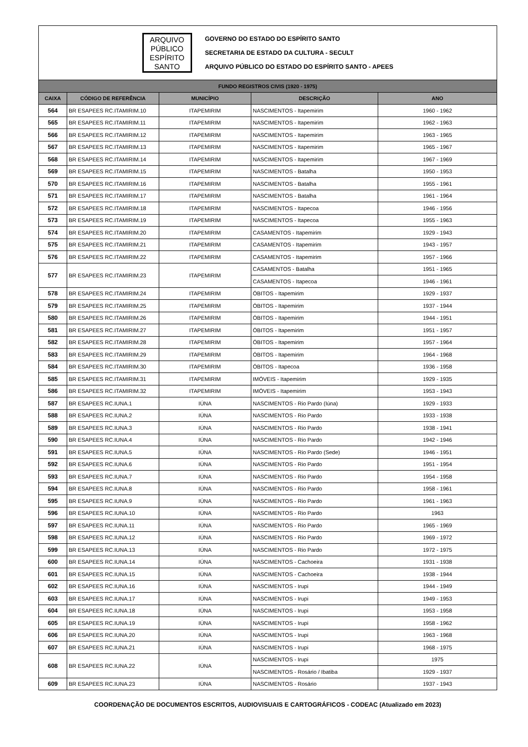ARQUIVO
PÚBLICO
ESPÍRITO
SANTO
GOVERNO DO ESTADO DO ESPÍRITO SANTO
SECRETARIA DE ESTADO DA CULTURA - SECULT
ARQUIVO PÚBLICO DO ESTADO DO ESPÍRITO SANTO - APEES
| FUNDO REGISTROS CIVIS (1920 - 1975) | | | | |
| --- | --- | --- | --- | --- |
| CAIXA | CÓDIGO DE REFERÊNCIA | MUNICÍPIO | DESCRIÇÃO | ANO |
| 564 | BR ESAPEES RC.ITAMIRIM.10 | ITAPEMIRIM | NASCIMENTOS - Itapemirim | 1960 - 1962 |
| 565 | BR ESAPEES RC.ITAMIRIM.11 | ITAPEMIRIM | NASCIMENTOS - Itapemirim | 1962 - 1963 |
| 566 | BR ESAPEES RC.ITAMIRIM.12 | ITAPEMIRIM | NASCIMENTOS - Itapemirim | 1963 - 1965 |
| 567 | BR ESAPEES RC.ITAMIRIM.13 | ITAPEMIRIM | NASCIMENTOS - Itapemirim | 1965 - 1967 |
| 568 | BR ESAPEES RC.ITAMIRIM.14 | ITAPEMIRIM | NASCIMENTOS - Itapemirim | 1967 - 1969 |
| 569 | BR ESAPEES RC.ITAMIRIM.15 | ITAPEMIRIM | NASCIMENTOS - Batalha | 1950 - 1953 |
| 570 | BR ESAPEES RC.ITAMIRIM.16 | ITAPEMIRIM | NASCIMENTOS - Batalha | 1955 - 1961 |
| 571 | BR ESAPEES RC.ITAMIRIM.17 | ITAPEMIRIM | NASCIMENTOS - Batalha | 1961 - 1964 |
| 572 | BR ESAPEES RC.ITAMIRIM.18 | ITAPEMIRIM | NASCIMENTOS - Itapecoa | 1946 - 1956 |
| 573 | BR ESAPEES RC.ITAMIRIM.19 | ITAPEMIRIM | NASCIMENTOS - Itapecoa | 1955 - 1963 |
| 574 | BR ESAPEES RC.ITAMIRIM.20 | ITAPEMIRIM | CASAMENTOS - Itapemirim | 1929 - 1943 |
| 575 | BR ESAPEES RC.ITAMIRIM.21 | ITAPEMIRIM | CASAMENTOS - Itapemirim | 1943 - 1957 |
| 576 | BR ESAPEES RC.ITAMIRIM.22 | ITAPEMIRIM | CASAMENTOS - Itapemirim | 1957 - 1966 |
| 577 | BR ESAPEES RC.ITAMIRIM.23 | ITAPEMIRIM | CASAMENTOS - Batalha | 1951 - 1965 |
| | | | CASAMENTOS - Itapecoa | 1946 - 1961 |
| 578 | BR ESAPEES RC.ITAMIRIM.24 | ITAPEMIRIM | ÓBITOS - Itapemirim | 1929 - 1937 |
| 579 | BR ESAPEES RC.ITAMIRIM.25 | ITAPEMIRIM | ÓBITOS - Itapemirim | 1937 - 1944 |
| 580 | BR ESAPEES RC.ITAMIRIM.26 | ITAPEMIRIM | ÓBITOS - Itapemirim | 1944 - 1951 |
| 581 | BR ESAPEES RC.ITAMIRIM.27 | ITAPEMIRIM | ÓBITOS - Itapemirim | 1951 - 1957 |
| 582 | BR ESAPEES RC.ITAMIRIM.28 | ITAPEMIRIM | ÓBITOS - Itapemirim | 1957 - 1964 |
| 583 | BR ESAPEES RC.ITAMIRIM.29 | ITAPEMIRIM | ÓBITOS - Itapemirim | 1964 - 1968 |
| 584 | BR ESAPEES RC.ITAMIRIM.30 | ITAPEMIRIM | ÓBITOS - Itapecoa | 1936 - 1958 |
| 585 | BR ESAPEES RC.ITAMIRIM.31 | ITAPEMIRIM | IMÓVEIS - Itapemirim | 1929 - 1935 |
| 586 | BR ESAPEES RC.ITAMIRIM.32 | ITAPEMIRIM | IMÓVEIS - Itapemirim | 1953 - 1943 |
| 587 | BR ESAPEES RC.IUNA.1 | IÚNA | NASCIMENTOS - Rio Pardo (Iúna) | 1929 - 1933 |
| 588 | BR ESAPEES RC.IUNA.2 | IÚNA | NASCIMENTOS - Rio Pardo | 1933 - 1938 |
| 589 | BR ESAPEES RC.IUNA.3 | IÚNA | NASCIMENTOS - Rio Pardo | 1938 - 1941 |
| 590 | BR ESAPEES RC.IUNA.4 | IÚNA | NASCIMENTOS - Rio Pardo | 1942 - 1946 |
| 591 | BR ESAPEES RC.IUNA.5 | IÚNA | NASCIMENTOS - Rio Pardo (Sede) | 1946 - 1951 |
| 592 | BR ESAPEES RC.IUNA.6 | IÚNA | NASCIMENTOS - Rio Pardo | 1951 - 1954 |
| 593 | BR ESAPEES RC.IUNA.7 | IÚNA | NASCIMENTOS - Rio Pardo | 1954 - 1958 |
| 594 | BR ESAPEES RC.IUNA.8 | IÚNA | NASCIMENTOS - Rio Pardo | 1958 - 1961 |
| 595 | BR ESAPEES RC.IUNA.9 | IÚNA | NASCIMENTOS - Rio Pardo | 1961 - 1963 |
| 596 | BR ESAPEES RC.IUNA.10 | IÚNA | NASCIMENTOS - Rio Pardo | 1963 |
| 597 | BR ESAPEES RC.IUNA.11 | IÚNA | NASCIMENTOS - Rio Pardo | 1965 - 1969 |
| 598 | BR ESAPEES RC.IUNA.12 | IÚNA | NASCIMENTOS - Rio Pardo | 1969 - 1972 |
| 599 | BR ESAPEES RC.IUNA.13 | IÚNA | NASCIMENTOS - Rio Pardo | 1972 - 1975 |
| 600 | BR ESAPEES RC.IUNA.14 | IÚNA | NASCIMENTOS - Cachoeira | 1931 - 1938 |
| 601 | BR ESAPEES RC.IUNA.15 | IÚNA | NASCIMENTOS - Cachoeira | 1938 - 1944 |
| 602 | BR ESAPEES RC.IUNA.16 | IÚNA | NASCIMENTOS - Irupi | 1944 - 1949 |
| 603 | BR ESAPEES RC.IUNA.17 | IÚNA | NASCIMENTOS - Irupi | 1949 - 1953 |
| 604 | BR ESAPEES RC.IUNA.18 | IÚNA | NASCIMENTOS - Irupi | 1953 - 1958 |
| 605 | BR ESAPEES RC.IUNA.19 | IÚNA | NASCIMENTOS - Irupi | 1958 - 1962 |
| 606 | BR ESAPEES RC.IUNA.20 | IÚNA | NASCIMENTOS - Irupi | 1963 - 1968 |
| 607 | BR ESAPEES RC.IUNA.21 | IÚNA | NASCIMENTOS - Irupi | 1968 - 1975 |
| 608 | BR ESAPEES RC.IUNA.22 | IÚNA | NASCIMENTOS - Irupi | 1975 |
| | | | NASCIMENTOS - Rosário / Ibatiba | 1929 - 1937 |
| 609 | BR ESAPEES RC.IUNA.23 | IÚNA | NASCIMENTOS - Rosário | 1937 - 1943 |
COORDENAÇÃO DE DOCUMENTOS ESCRITOS, AUDIOVISUAIS E CARTOGRÁFICOS - CODEAC (Atualizado em 2023)